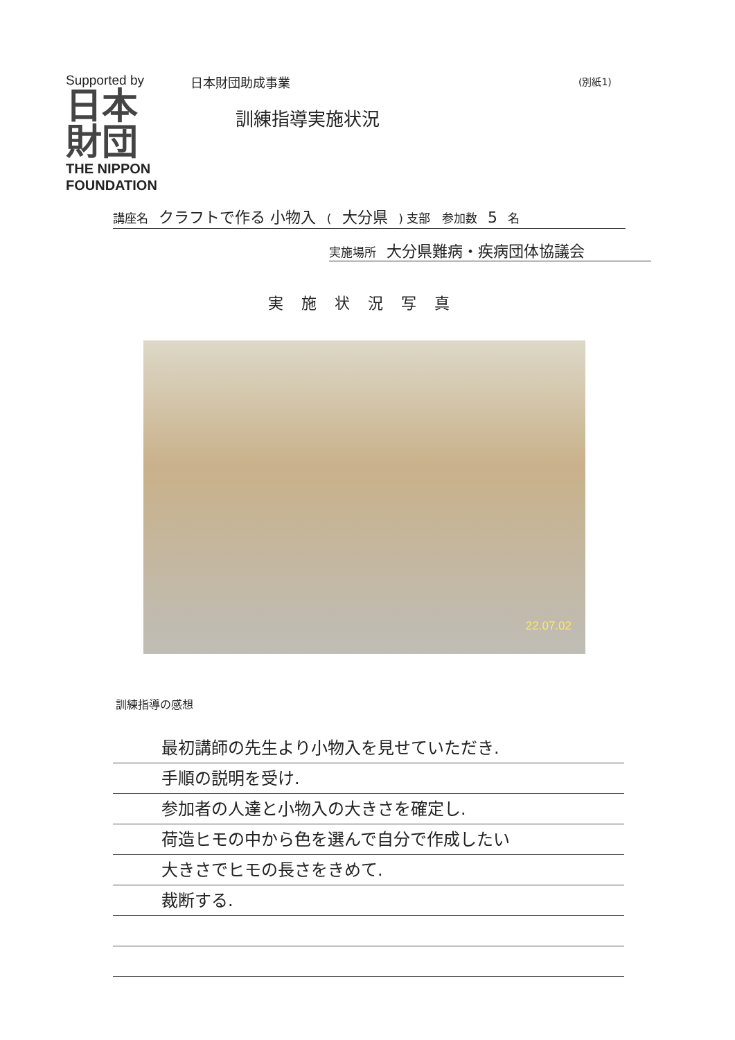Supported by
日本
財団
THE NIPPON
FOUNDATION
日本財団助成事業
訓練指導実施状況
(別紙1)
講座名 クラフトで作る 小物入 ( 大分県 ) 支部 参加数 5 名
実施場所 大分県難病・疾病団体協議会
実施状況写真
22.07.02
訓練指導の感想
最初講師の先生より小物入を見せていただき.
手順の説明を受け.
参加者の人達と小物入の大きさを確定し.
荷造ヒモの中から色を選んで自分で作成したい
大きさでヒモの長さをきめて.
裁断する.